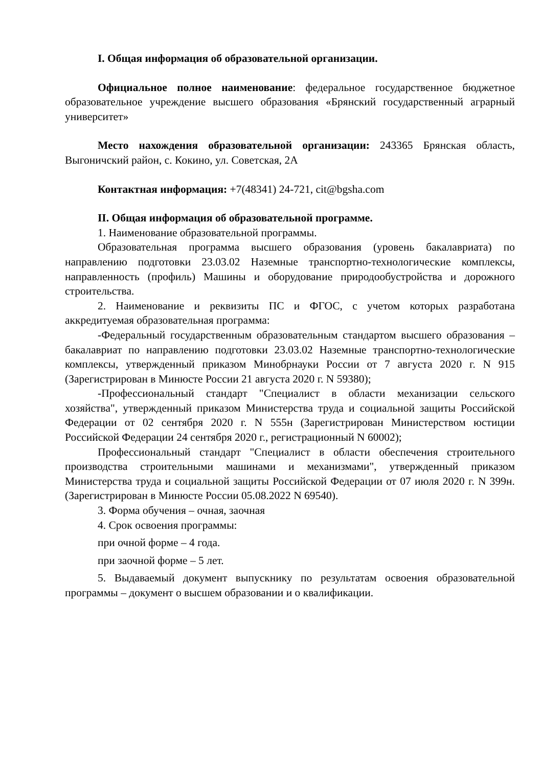I. Общая информация об образовательной организации.
Официальное полное наименование: федеральное государственное бюджетное образовательное учреждение высшего образования «Брянский государственный аграрный университет»
Место нахождения образовательной организации: 243365 Брянская область, Выгоничский район, с. Кокино, ул. Советская, 2А
Контактная информация: +7(48341) 24-721, cit@bgsha.com
II. Общая информация об образовательной программе.
1. Наименование образовательной программы.
Образовательная программа высшего образования (уровень бакалавриата) по направлению подготовки 23.03.02 Наземные транспортно-технологические комплексы, направленность (профиль) Машины и оборудование природообустройства и дорожного строительства.
2. Наименование и реквизиты ПС и ФГОС, с учетом которых разработана аккредитуемая образовательная программа:
-Федеральный государственным образовательным стандартом высшего образования – бакалавриат по направлению подготовки 23.03.02 Наземные транспортно-технологические комплексы, утвержденный приказом Минобрнауки России от 7 августа 2020 г. N 915 (Зарегистрирован в Минюсте России 21 августа 2020 г. N 59380);
-Профессиональный стандарт "Специалист в области механизации сельского хозяйства", утвержденный приказом Министерства труда и социальной защиты Российской Федерации от 02 сентября 2020 г. N 555н (Зарегистрирован Министерством юстиции Российской Федерации 24 сентября 2020 г., регистрационный N 60002);
Профессиональный стандарт "Специалист в области обеспечения строительного производства строительными машинами и механизмами", утвержденный приказом Министерства труда и социальной защиты Российской Федерации от 07 июля 2020 г. N 399н. (Зарегистрирован в Минюсте России 05.08.2022 N 69540).
3. Форма обучения – очная, заочная
4. Срок освоения программы:
при очной форме – 4 года.
при заочной форме – 5 лет.
5. Выдаваемый документ выпускнику по результатам освоения образовательной программы – документ о высшем образовании и о квалификации.